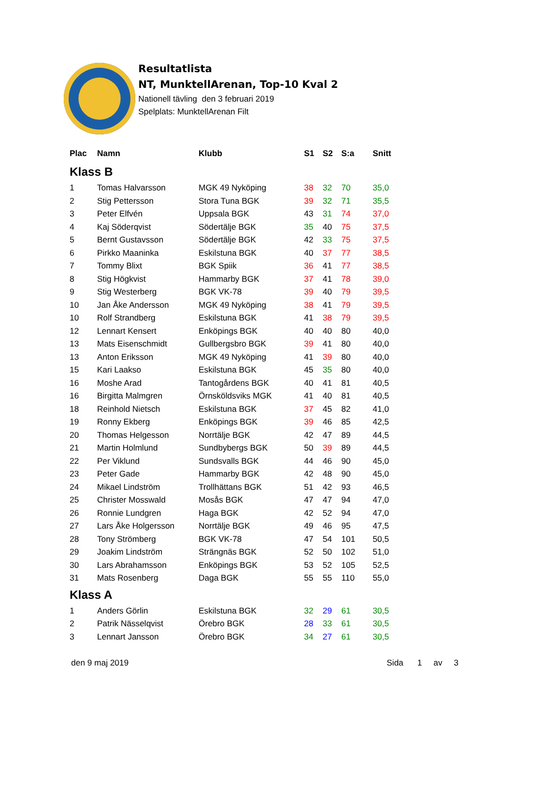Resultatlista
NT, MunktellArenan, Top-10 Kval 2
Nationell tävling den 3 februari 2019
Spelplats: MunktellArenan Filt
| Plac | Namn | Klubb | S1 | S2 | S:a | Snitt |
| --- | --- | --- | --- | --- | --- | --- |
| Klass B | | | | | | |
| 1 | Tomas Halvarsson | MGK 49 Nyköping | 38 | 32 | 70 | 35,0 |
| 2 | Stig Pettersson | Stora Tuna BGK | 39 | 32 | 71 | 35,5 |
| 3 | Peter Elfvén | Uppsala BGK | 43 | 31 | 74 | 37,0 |
| 4 | Kaj Söderqvist | Södertälje BGK | 35 | 40 | 75 | 37,5 |
| 5 | Bernt Gustavsson | Södertälje BGK | 42 | 33 | 75 | 37,5 |
| 6 | Pirkko Maaninka | Eskilstuna BGK | 40 | 37 | 77 | 38,5 |
| 7 | Tommy Blixt | BGK Spiik | 36 | 41 | 77 | 38,5 |
| 8 | Stig Högkvist | Hammarby BGK | 37 | 41 | 78 | 39,0 |
| 9 | Stig Westerberg | BGK VK-78 | 39 | 40 | 79 | 39,5 |
| 10 | Jan Åke Andersson | MGK 49 Nyköping | 38 | 41 | 79 | 39,5 |
| 10 | Rolf Strandberg | Eskilstuna BGK | 41 | 38 | 79 | 39,5 |
| 12 | Lennart Kensert | Enköpings BGK | 40 | 40 | 80 | 40,0 |
| 13 | Mats Eisenschmidt | Gullbergsbro BGK | 39 | 41 | 80 | 40,0 |
| 13 | Anton Eriksson | MGK 49 Nyköping | 41 | 39 | 80 | 40,0 |
| 15 | Kari Laakso | Eskilstuna BGK | 45 | 35 | 80 | 40,0 |
| 16 | Moshe Arad | Tantogårdens BGK | 40 | 41 | 81 | 40,5 |
| 16 | Birgitta Malmgren | Örnsköldsviks MGK | 41 | 40 | 81 | 40,5 |
| 18 | Reinhold Nietsch | Eskilstuna BGK | 37 | 45 | 82 | 41,0 |
| 19 | Ronny Ekberg | Enköpings BGK | 39 | 46 | 85 | 42,5 |
| 20 | Thomas Helgesson | Norrtälje BGK | 42 | 47 | 89 | 44,5 |
| 21 | Martin Holmlund | Sundbybergs BGK | 50 | 39 | 89 | 44,5 |
| 22 | Per Viklund | Sundsvalls BGK | 44 | 46 | 90 | 45,0 |
| 23 | Peter Gade | Hammarby BGK | 42 | 48 | 90 | 45,0 |
| 24 | Mikael Lindström | Trollhättans BGK | 51 | 42 | 93 | 46,5 |
| 25 | Christer Mosswald | Mosås BGK | 47 | 47 | 94 | 47,0 |
| 26 | Ronnie Lundgren | Haga BGK | 42 | 52 | 94 | 47,0 |
| 27 | Lars Åke Holgersson | Norrtälje BGK | 49 | 46 | 95 | 47,5 |
| 28 | Tony Strömberg | BGK VK-78 | 47 | 54 | 101 | 50,5 |
| 29 | Joakim Lindström | Strängnäs BGK | 52 | 50 | 102 | 51,0 |
| 30 | Lars Abrahamsson | Enköpings BGK | 53 | 52 | 105 | 52,5 |
| 31 | Mats Rosenberg | Daga BGK | 55 | 55 | 110 | 55,0 |
| Klass A | | | | | | |
| 1 | Anders Görlin | Eskilstuna BGK | 32 | 29 | 61 | 30,5 |
| 2 | Patrik Nässelqvist | Örebro BGK | 28 | 33 | 61 | 30,5 |
| 3 | Lennart Jansson | Örebro BGK | 34 | 27 | 61 | 30,5 |
den 9 maj 2019 Sida 1 av 3